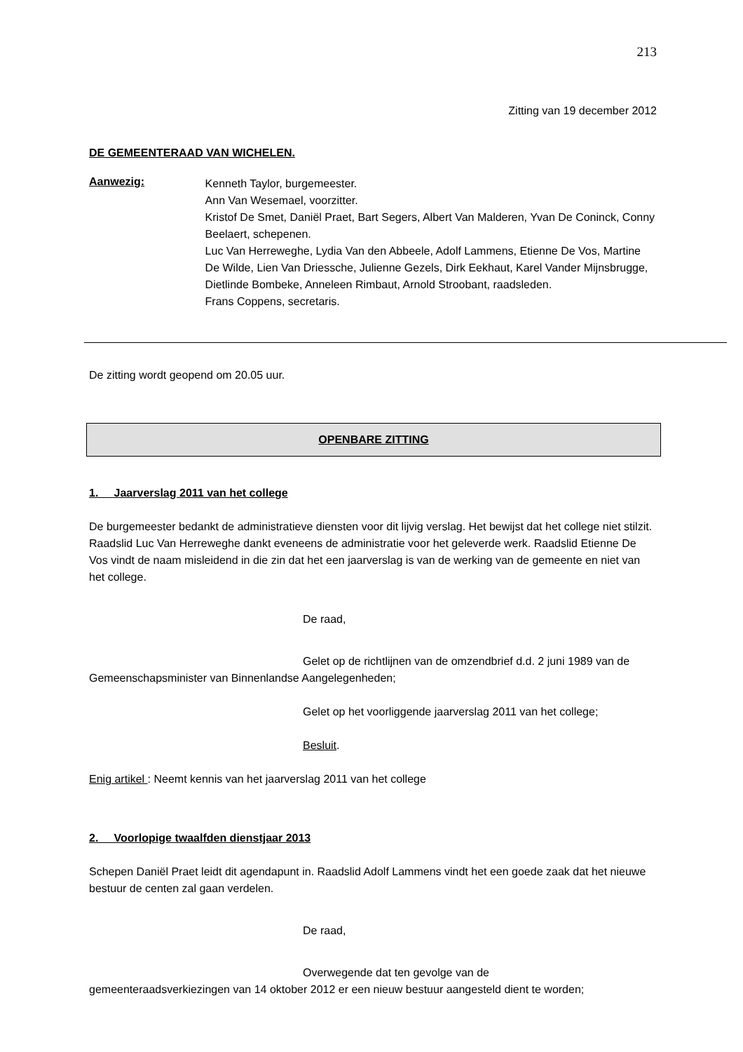213
Zitting van 19 december 2012
DE GEMEENTERAAD VAN WICHELEN.
Aanwezig:
Kenneth Taylor, burgemeester.
Ann Van Wesemael, voorzitter.
Kristof De Smet, Daniël Praet, Bart Segers, Albert Van Malderen, Yvan De Coninck, Conny Beelaert, schepenen.
Luc Van Herreweghe, Lydia Van den Abbeele, Adolf Lammens, Etienne De Vos, Martine De Wilde, Lien Van Driessche, Julienne Gezels, Dirk Eekhaut, Karel Vander Mijnsbrugge, Dietlinde Bombeke, Anneleen Rimbaut, Arnold Stroobant, raadsleden.
Frans Coppens, secretaris.
De zitting wordt geopend om 20.05 uur.
OPENBARE ZITTING
1. Jaarverslag 2011 van het college
De burgemeester bedankt de administratieve diensten voor dit lijvig verslag. Het bewijst dat het college niet stilzit. Raadslid Luc Van Herreweghe dankt eveneens de administratie voor het geleverde werk. Raadslid Etienne De Vos vindt de naam misleidend in die zin dat het een jaarverslag is van de werking van de gemeente en niet van het college.
De raad,
Gelet op de richtlijnen van de omzendbrief d.d. 2 juni 1989 van de Gemeenschapsminister van Binnenlandse Aangelegenheden;
Gelet op het voorliggende jaarverslag 2011 van het college;
Besluit.
Enig artikel : Neemt kennis van het jaarverslag 2011 van het college
2. Voorlopige twaalfden dienstjaar 2013
Schepen Daniël Praet leidt dit agendapunt in. Raadslid Adolf Lammens vindt het een goede zaak dat het nieuwe bestuur de centen zal gaan verdelen.
De raad,
Overwegende dat ten gevolge van de
gemeenteraadsverkiezingen van 14 oktober 2012 er een nieuw bestuur aangesteld dient te worden;